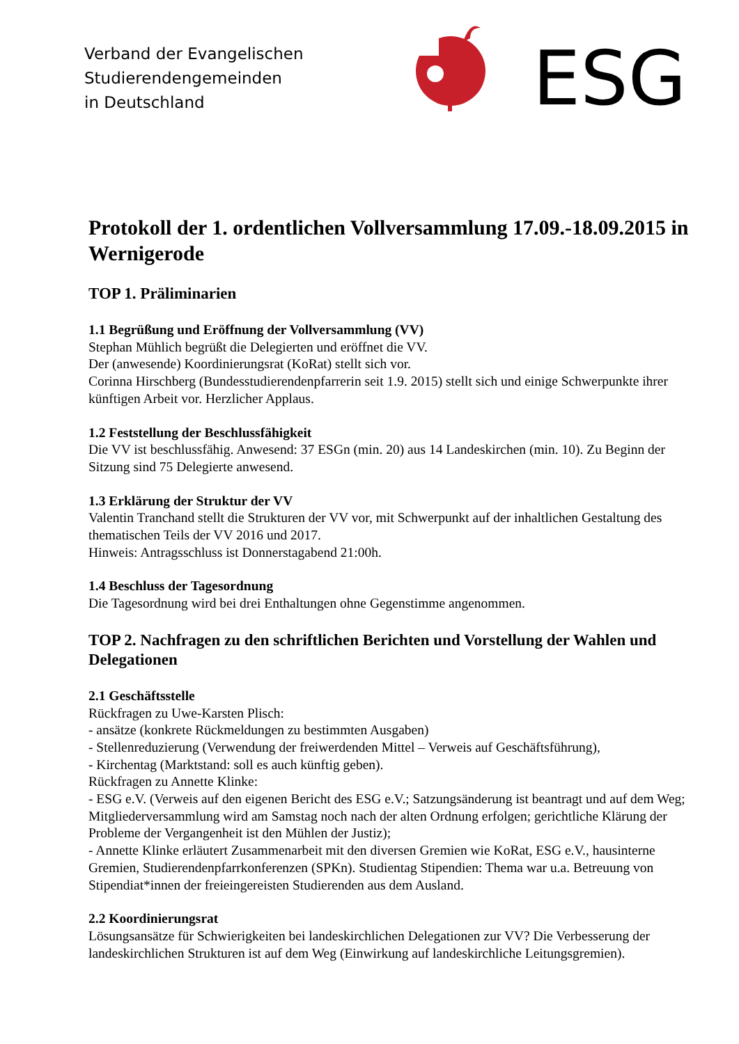Verband der Evangelischen
Studierendengemeinden
in Deutschland
ESG
Protokoll der 1. ordentlichen Vollversammlung 17.09.-18.09.2015 in Wernigerode
TOP 1. Präliminarien
1.1 Begrüßung und Eröffnung der Vollversammlung (VV)
Stephan Mühlich begrüßt die Delegierten und eröffnet die VV.
Der (anwesende) Koordinierungsrat (KoRat) stellt sich vor.
Corinna Hirschberg (Bundesstudierendenpfarrerin seit 1.9. 2015) stellt sich und einige Schwerpunkte ihrer künftigen Arbeit vor. Herzlicher Applaus.
1.2 Feststellung der Beschlussfähigkeit
Die VV ist beschlussfähig. Anwesend: 37 ESGn (min. 20) aus 14 Landeskirchen (min. 10). Zu Beginn der Sitzung sind 75 Delegierte anwesend.
1.3 Erklärung der Struktur der VV
Valentin Tranchand stellt die Strukturen der VV vor, mit Schwerpunkt auf der inhaltlichen Gestaltung des thematischen Teils der VV 2016 und 2017.
Hinweis: Antragsschluss ist Donnerstagabend 21:00h.
1.4 Beschluss der Tagesordnung
Die Tagesordnung wird bei drei Enthaltungen ohne Gegenstimme angenommen.
TOP 2. Nachfragen zu den schriftlichen Berichten und Vorstellung der Wahlen und Delegationen
2.1 Geschäftsstelle
Rückfragen zu Uwe-Karsten Plisch:
- ansätze (konkrete Rückmeldungen zu bestimmten Ausgaben)
- Stellenreduzierung (Verwendung der freiwerdenden Mittel – Verweis auf Geschäftsführung),
- Kirchentag (Marktstand: soll es auch künftig geben).
Rückfragen zu Annette Klinke:
- ESG e.V. (Verweis auf den eigenen Bericht des ESG e.V.; Satzungsänderung ist beantragt und auf dem Weg; Mitgliederversammlung wird am Samstag noch nach der alten Ordnung erfolgen; gerichtliche Klärung der Probleme der Vergangenheit ist den Mühlen der Justiz);
- Annette Klinke erläutert Zusammenarbeit mit den diversen Gremien wie KoRat, ESG e.V., hausinterne Gremien, Studierendenpfarrkonferenzen (SPKn). Studientag Stipendien: Thema war u.a. Betreuung von Stipendiat*innen der freieingereisten Studierenden aus dem Ausland.
2.2 Koordinierungsrat
Lösungsansätze für Schwierigkeiten bei landeskirchlichen Delegationen zur VV? Die Verbesserung der landeskirchlichen Strukturen ist auf dem Weg (Einwirkung auf landeskirchliche Leitungsgremien).